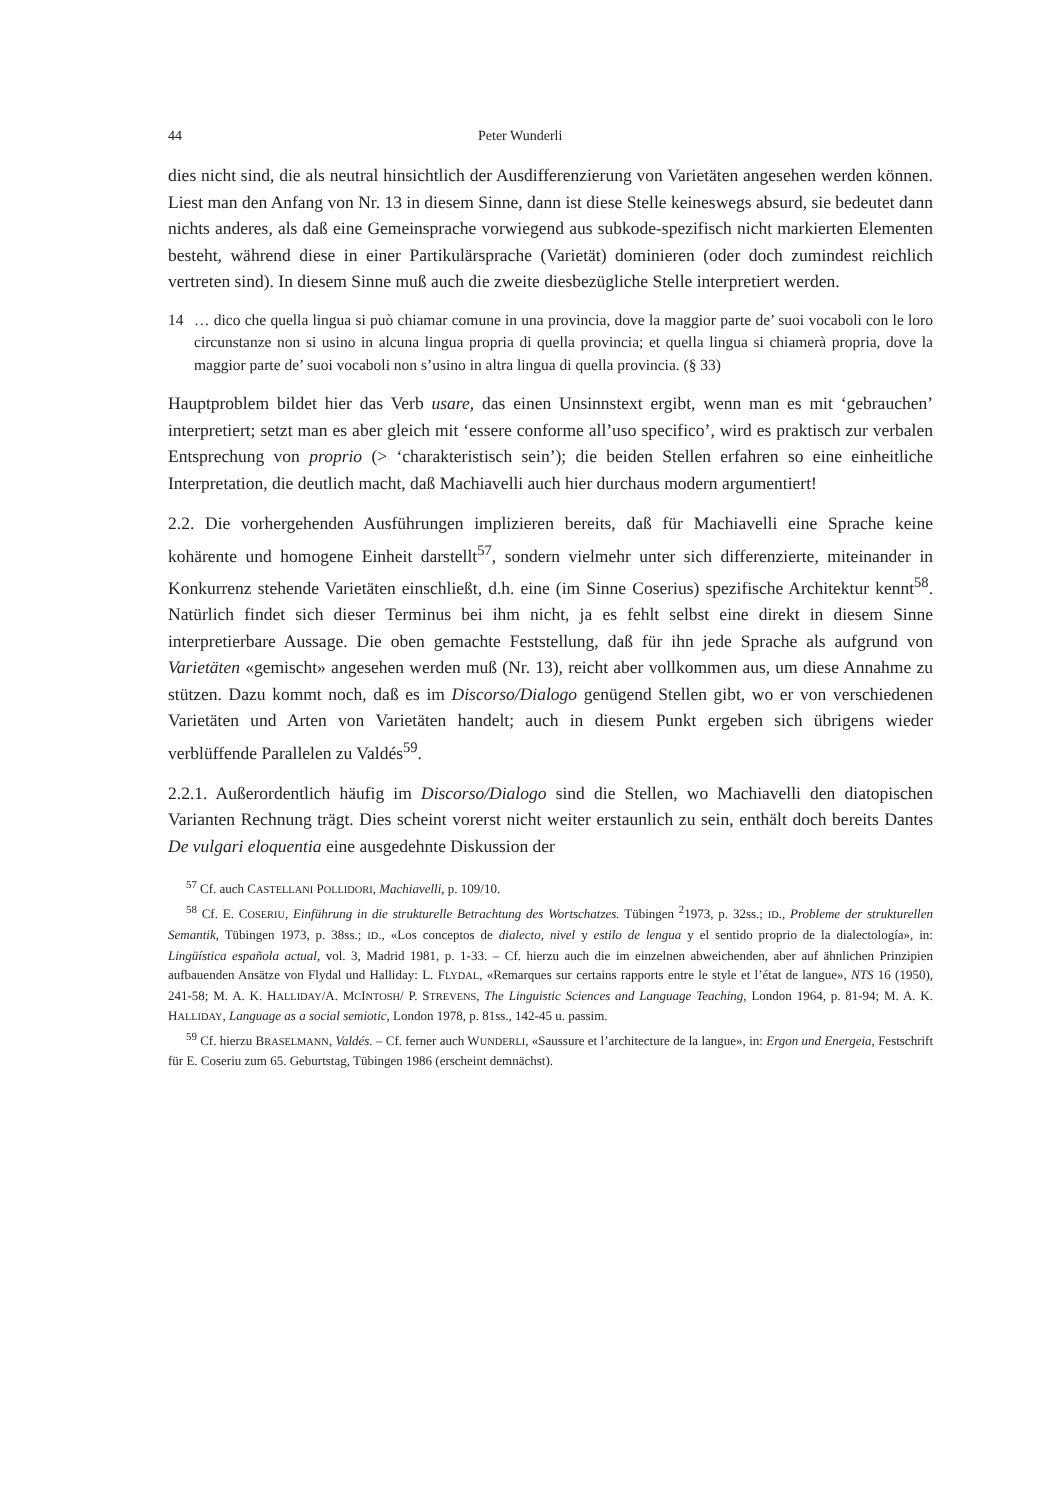44 Peter Wunderli
dies nicht sind, die als neutral hinsichtlich der Ausdifferenzierung von Varietäten angesehen werden können. Liest man den Anfang von Nr. 13 in diesem Sinne, dann ist diese Stelle keineswegs absurd, sie bedeutet dann nichts anderes, als daß eine Gemeinsprache vorwiegend aus subkode-spezifisch nicht markierten Elementen besteht, während diese in einer Partikulärsprache (Varietät) dominieren (oder doch zumindest reichlich vertreten sind). In diesem Sinne muß auch die zweite diesbezügliche Stelle interpretiert werden.
14 … dico che quella lingua si può chiamar comune in una provincia, dove la maggior parte de’ suoi vocaboli con le loro circunstanze non si usino in alcuna lingua propria di quella provincia; et quella lingua si chiamerà propria, dove la maggior parte de’ suoi vocaboli non s’usino in altra lingua di quella provincia. (§ 33)
Hauptproblem bildet hier das Verb usare, das einen Unsinnstext ergibt, wenn man es mit ‘gebrauchen’ interpretiert; setzt man es aber gleich mit ‘essere conforme all’uso specifico’, wird es praktisch zur verbalen Entsprechung von proprio (> ‘charakteristisch sein’); die beiden Stellen erfahren so eine einheitliche Interpretation, die deutlich macht, daß Machiavelli auch hier durchaus modern argumentiert!
2.2. Die vorhergehenden Ausführungen implizieren bereits, daß für Machiavelli eine Sprache keine kohärente und homogene Einheit darstellt<sup>57</sup>, sondern vielmehr unter sich differenzierte, miteinander in Konkurrenz stehende Varietäten einschließt, d.h. eine (im Sinne Coserius) spezifische Architektur kennt<sup>58</sup>. Natürlich findet sich dieser Terminus bei ihm nicht, ja es fehlt selbst eine direkt in diesem Sinne interpretierbare Aussage. Die oben gemachte Feststellung, daß für ihn jede Sprache als aufgrund von Varietäten «gemischt» angesehen werden muß (Nr. 13), reicht aber vollkommen aus, um diese Annahme zu stützen. Dazu kommt noch, daß es im Discorso/Dialogo genügend Stellen gibt, wo er von verschiedenen Varietäten und Arten von Varietäten handelt; auch in diesem Punkt ergeben sich übrigens wieder verblüffende Parallelen zu Valdés<sup>59</sup>.
2.2.1. Außerordentlich häufig im Discorso/Dialogo sind die Stellen, wo Machiavelli den diatopischen Varianten Rechnung trägt. Dies scheint vorerst nicht weiter erstaunlich zu sein, enthält doch bereits Dantes De vulgari eloquentia eine ausgedehnte Diskussion der
<sup>57</sup> Cf. auch CASTELLANI POLLIDORI, Machiavelli, p. 109/10.
<sup>58</sup> Cf. E. COSERIU, Einführung in die strukturelle Betrachtung des Wortschatzes. Tübingen <sup>2</sup>1973, p. 32ss.; ID., Probleme der strukturellen Semantik, Tübingen 1973, p. 38ss.; ID., «Los conceptos de dialecto, nivel y estilo de lengua y el sentido proprio de la dialectología», in: Lingüística española actual, vol. 3, Madrid 1981, p. 1-33. – Cf. hierzu auch die im einzelnen abweichenden, aber auf ähnlichen Prinzipien aufbauenden Ansätze von Flydal und Halliday: L. FLYDAL, «Remarques sur certains rapports entre le style et l’état de langue», NTS 16 (1950), 241-58; M. A. K. HALLIDAY/A. MCINTOSH/ P. STREVENS, The Linguistic Sciences and Language Teaching, London 1964, p. 81-94; M. A. K. HALLIDAY, Language as a social semiotic, London 1978, p. 81ss., 142-45 u. passim.
<sup>59</sup> Cf. hierzu BRASELMANN, Valdés. – Cf. ferner auch WUNDERLI, «Saussure et l’architecture de la langue», in: Ergon und Energeia, Festschrift für E. Coseriu zum 65. Geburtstag, Tübingen 1986 (erscheint demnächst).